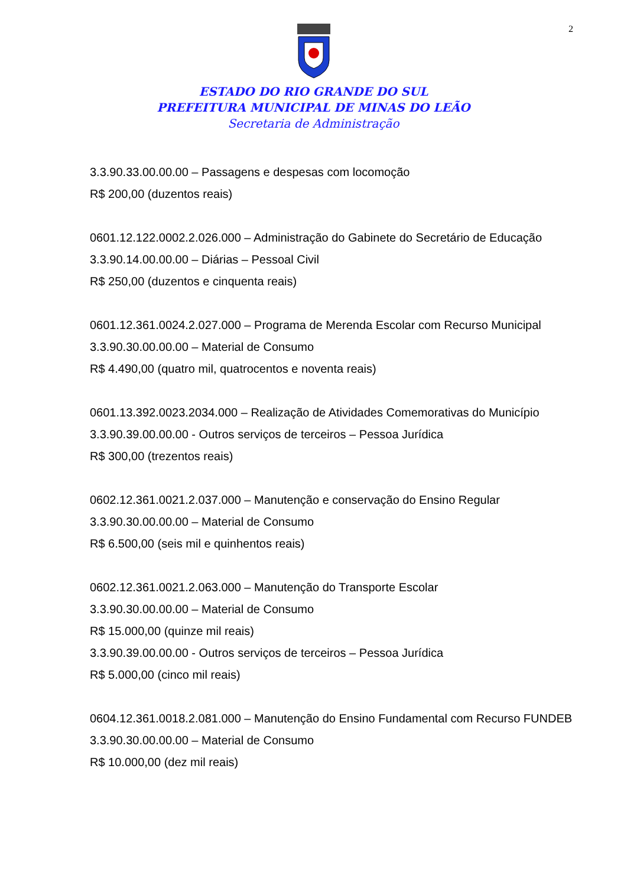2
ESTADO DO RIO GRANDE DO SUL
PREFEITURA MUNICIPAL DE MINAS DO LEÃO
Secretaria de Administração
3.3.90.33.00.00.00 – Passagens e despesas com locomoção
R$ 200,00 (duzentos reais)
0601.12.122.0002.2.026.000 – Administração do Gabinete do Secretário de Educação
3.3.90.14.00.00.00 – Diárias – Pessoal Civil
R$ 250,00 (duzentos e cinquenta reais)
0601.12.361.0024.2.027.000 – Programa de Merenda Escolar com Recurso Municipal
3.3.90.30.00.00.00 – Material de Consumo
R$ 4.490,00 (quatro mil, quatrocentos e noventa reais)
0601.13.392.0023.2034.000 – Realização de Atividades Comemorativas do Município
3.3.90.39.00.00.00 - Outros serviços de terceiros – Pessoa Jurídica
R$ 300,00 (trezentos reais)
0602.12.361.0021.2.037.000 – Manutenção e conservação do Ensino Regular
3.3.90.30.00.00.00 – Material de Consumo
R$ 6.500,00 (seis mil e quinhentos reais)
0602.12.361.0021.2.063.000 – Manutenção do Transporte Escolar
3.3.90.30.00.00.00 – Material de Consumo
R$ 15.000,00 (quinze mil reais)
3.3.90.39.00.00.00 - Outros serviços de terceiros – Pessoa Jurídica
R$ 5.000,00 (cinco mil reais)
0604.12.361.0018.2.081.000 – Manutenção do Ensino Fundamental com Recurso FUNDEB
3.3.90.30.00.00.00 – Material de Consumo
R$ 10.000,00 (dez mil reais)